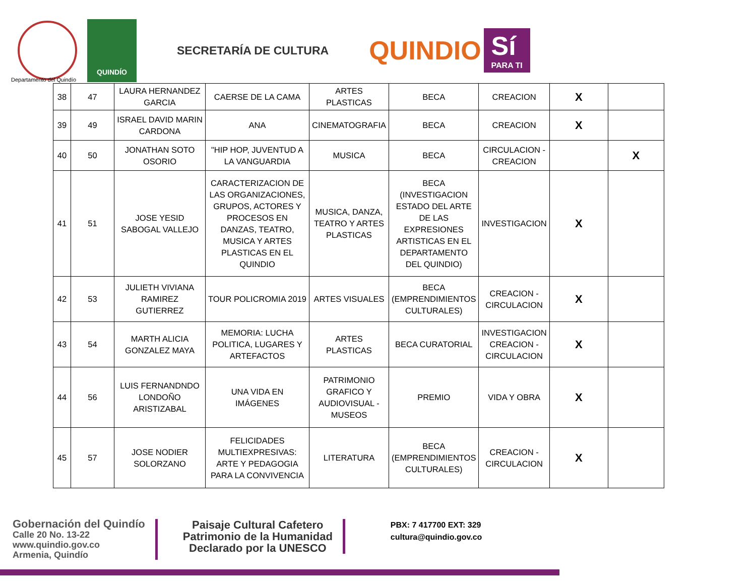QUINDÍO
SECRETARÍA DE CULTURA
QUINDIO
Sí
PARA TI
Departamento del Quindío
| 38 | 47 | LAURA HERNANDEZ GARCIA | CAERSE DE LA CAMA | ARTES PLASTICAS | BECA | CREACION | X | |
| 39 | 49 | ISRAEL DAVID MARIN CARDONA | ANA | CINEMATOGRAFIA | BECA | CREACION | X | |
| 40 | 50 | JONATHAN SOTO OSORIO | "HIP HOP, JUVENTUD A LA VANGUARDIA | MUSICA | BECA | CIRCULACION - CREACION | | X |
| 41 | 51 | JOSE YESID SABOGAL VALLEJO | CARACTERIZACION DE LAS ORGANIZACIONES, GRUPOS, ACTORES Y PROCESOS EN DANZAS, TEATRO, MUSICA Y ARTES PLASTICAS EN EL QUINDIO | MUSICA, DANZA, TEATRO Y ARTES PLASTICAS | BECA (INVESTIGACION ESTADO DEL ARTE DE LAS EXPRESIONES ARTISTICAS EN EL DEPARTAMENTO DEL QUINDIO) | INVESTIGACION | X | |
| 42 | 53 | JULIETH VIVIANA RAMIREZ GUTIERREZ | TOUR POLICROMIA 2019 | ARTES VISUALES | BECA (EMPRENDIMIENTOS CULTURALES) | CREACION - CIRCULACION | X | |
| 43 | 54 | MARTH ALICIA GONZALEZ MAYA | MEMORIA: LUCHA POLITICA, LUGARES Y ARTEFACTOS | ARTES PLASTICAS | BECA CURATORIAL | INVESTIGACION CREACION - CIRCULACION | X | |
| 44 | 56 | LUIS FERNANDNDO LONDOÑO ARISTIZABAL | UNA VIDA EN IMÁGENES | PATRIMONIO GRAFICO Y AUDIOVISUAL - MUSEOS | PREMIO | VIDA Y OBRA | X | |
| 45 | 57 | JOSE NODIER SOLORZANO | FELICIDADES MULTIEXPRESIVAS: ARTE Y PEDAGOGIA PARA LA CONVIVENCIA | LITERATURA | BECA (EMPRENDIMIENTOS CULTURALES) | CREACION - CIRCULACION | X | |
Gobernación del Quindío
Calle 20 No. 13-22
www.quindio.gov.co
Armenia, Quindío
Paisaje Cultural Cafetero
Patrimonio de la Humanidad
Declarado por la UNESCO
PBX: 7 417700 EXT: 329
cultura@quindio.gov.co